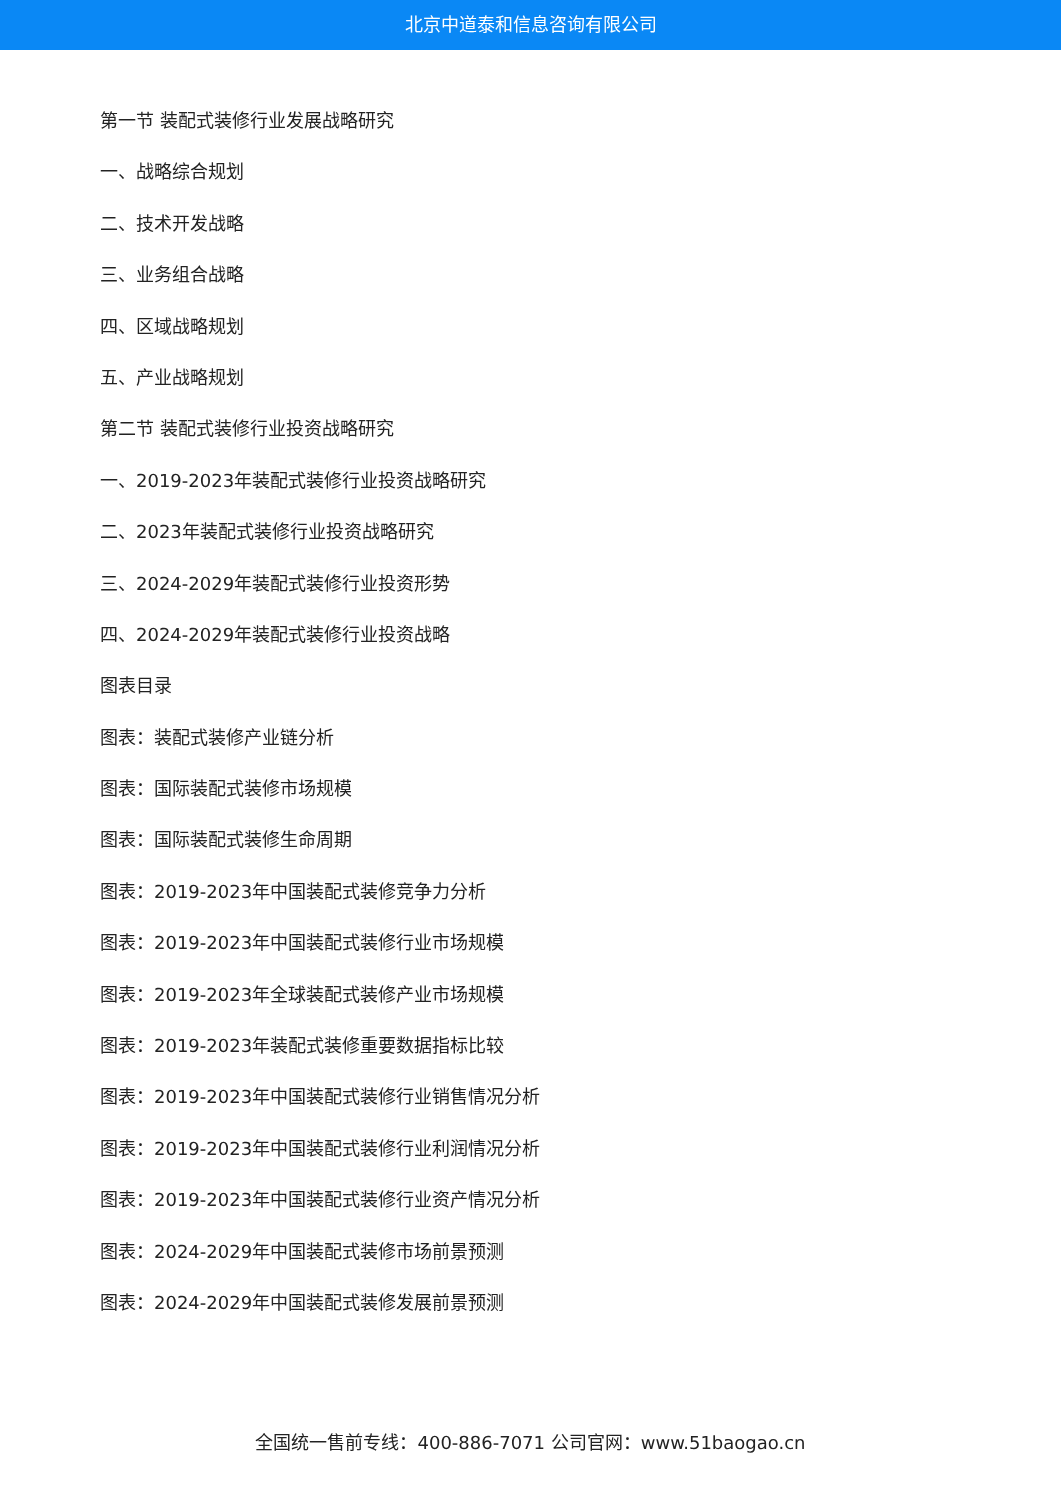北京中道泰和信息咨询有限公司
第一节 装配式装修行业发展战略研究
一、战略综合规划
二、技术开发战略
三、业务组合战略
四、区域战略规划
五、产业战略规划
第二节 装配式装修行业投资战略研究
一、2019-2023年装配式装修行业投资战略研究
二、2023年装配式装修行业投资战略研究
三、2024-2029年装配式装修行业投资形势
四、2024-2029年装配式装修行业投资战略
图表目录
图表：装配式装修产业链分析
图表：国际装配式装修市场规模
图表：国际装配式装修生命周期
图表：2019-2023年中国装配式装修竞争力分析
图表：2019-2023年中国装配式装修行业市场规模
图表：2019-2023年全球装配式装修产业市场规模
图表：2019-2023年装配式装修重要数据指标比较
图表：2019-2023年中国装配式装修行业销售情况分析
图表：2019-2023年中国装配式装修行业利润情况分析
图表：2019-2023年中国装配式装修行业资产情况分析
图表：2024-2029年中国装配式装修市场前景预测
图表：2024-2029年中国装配式装修发展前景预测
全国统一售前专线：400-886-7071 公司官网：www.51baogao.cn